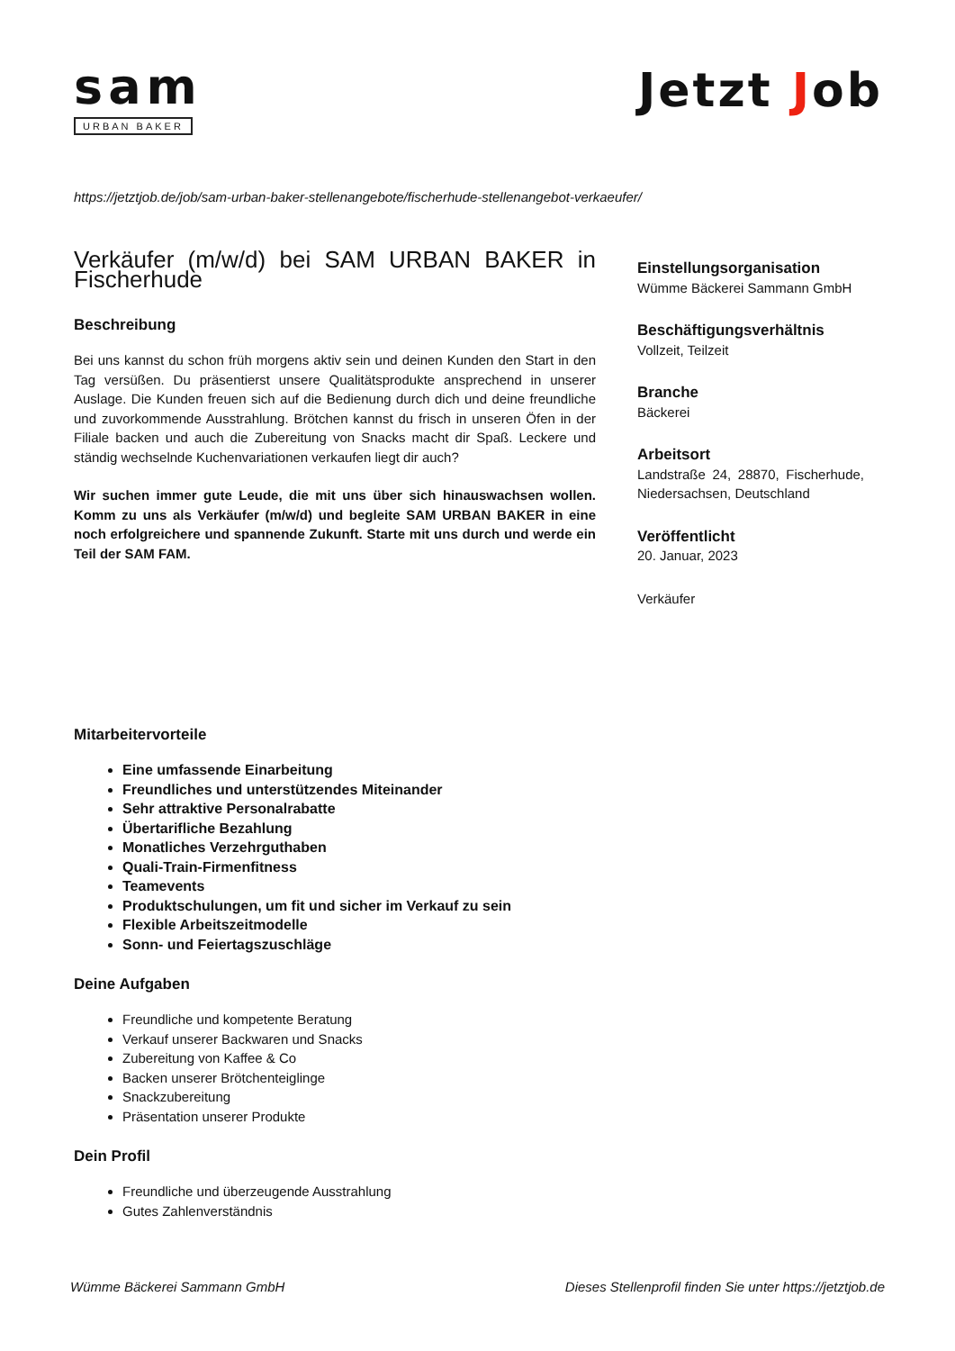sam
URBAN BAKER
Jetzt Job
https://jetztjob.de/job/sam-urban-baker-stellenangebote/fischerhude-stellenangebot-verkaeufer/
Verkäufer (m/w/d) bei SAM URBAN BAKER in Fischerhude
Beschreibung
Bei uns kannst du schon früh morgens aktiv sein und deinen Kunden den Start in den Tag versüßen. Du präsentierst unsere Qualitätsprodukte ansprechend in unserer Auslage. Die Kunden freuen sich auf die Bedienung durch dich und deine freundliche und zuvorkommende Ausstrahlung. Brötchen kannst du frisch in unseren Öfen in der Filiale backen und auch die Zubereitung von Snacks macht dir Spaß. Leckere und ständig wechselnde Kuchenvariationen verkaufen liegt dir auch?
Wir suchen immer gute Leude, die mit uns über sich hinauswachsen wollen. Komm zu uns als Verkäufer (m/w/d) und begleite SAM URBAN BAKER in eine noch erfolgreichere und spannende Zukunft. Starte mit uns durch und werde ein Teil der SAM FAM.
Einstellungsorganisation
Wümme Bäckerei Sammann GmbH
Beschäftigungsverhältnis
Vollzeit, Teilzeit
Branche
Bäckerei
Arbeitsort
Landstraße 24, 28870, Fischerhude, Niedersachsen, Deutschland
Veröffentlicht
20. Januar, 2023
Verkäufer
Mitarbeitervorteile
Eine umfassende Einarbeitung
Freundliches und unterstützendes Miteinander
Sehr attraktive Personalrabatte
Übertarifliche Bezahlung
Monatliches Verzehrguthaben
Quali-Train-Firmenfitness
Teamevents
Produktschulungen, um fit und sicher im Verkauf zu sein
Flexible Arbeitszeitmodelle
Sonn- und Feiertagszuschläge
Deine Aufgaben
Freundliche und kompetente Beratung
Verkauf unserer Backwaren und Snacks
Zubereitung von Kaffee & Co
Backen unserer Brötchenteiglinge
Snackzubereitung
Präsentation unserer Produkte
Dein Profil
Freundliche und überzeugende Ausstrahlung
Gutes Zahlenverständnis
Wümme Bäckerei Sammann GmbH Dieses Stellenprofil finden Sie unter https://jetztjob.de